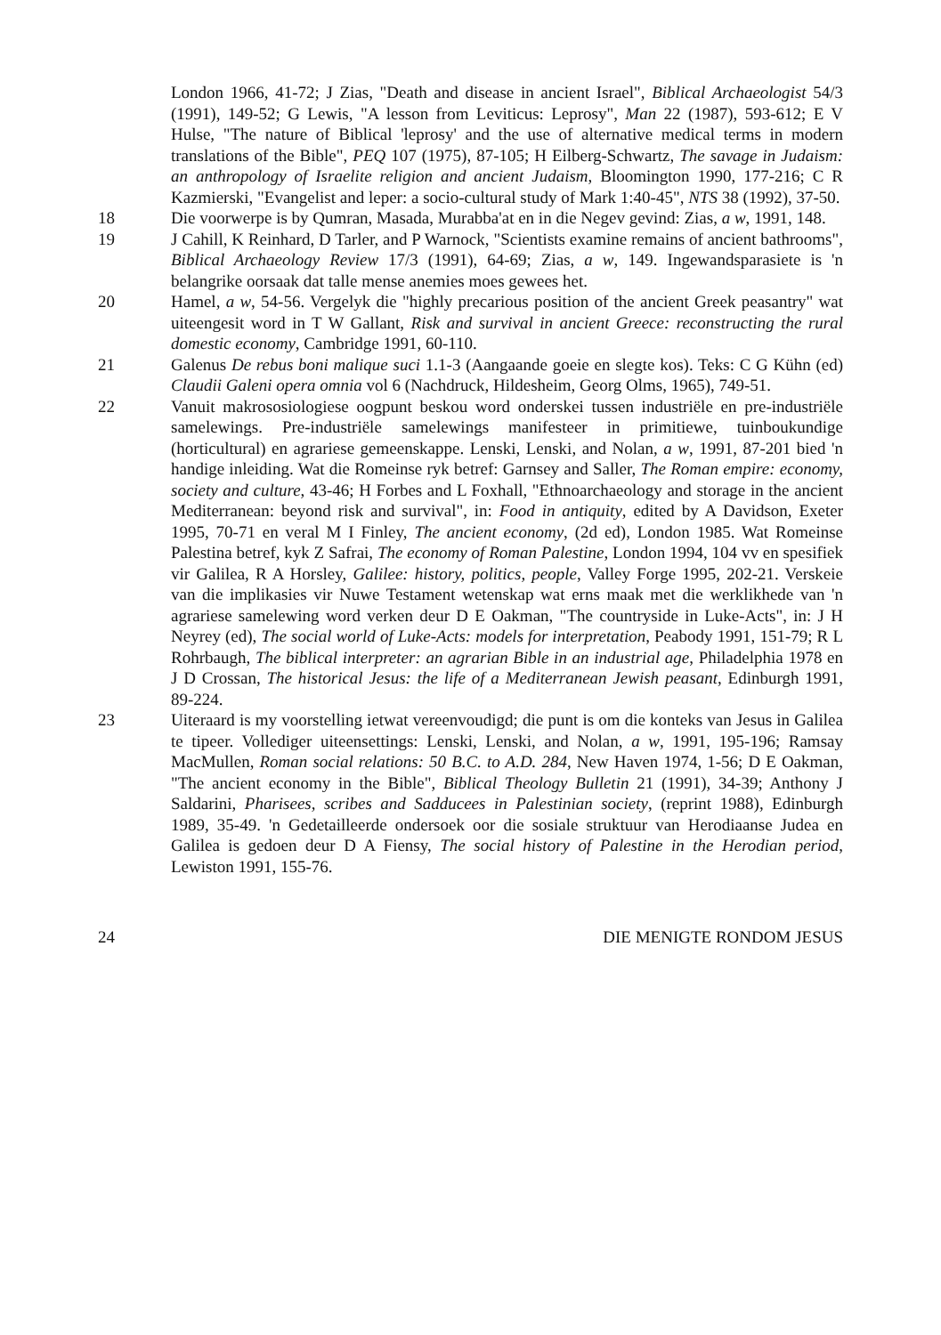London 1966, 41-72; J Zias, "Death and disease in ancient Israel", Biblical Archaeologist 54/3 (1991), 149-52; G Lewis, "A lesson from Leviticus: Leprosy", Man 22 (1987), 593-612; E V Hulse, "The nature of Biblical 'leprosy' and the use of alternative medical terms in modern translations of the Bible", PEQ 107 (1975), 87-105; H Eilberg-Schwartz, The savage in Judaism: an anthropology of Israelite religion and ancient Judaism, Bloomington 1990, 177-216; C R Kazmierski, "Evangelist and leper: a socio-cultural study of Mark 1:40-45", NTS 38 (1992), 37-50.
18 Die voorwerpe is by Qumran, Masada, Murabba'at en in die Negev gevind: Zias, a w, 1991, 148.
19 J Cahill, K Reinhard, D Tarler, and P Warnock, "Scientists examine remains of ancient bathrooms", Biblical Archaeology Review 17/3 (1991), 64-69; Zias, a w, 149. Ingewandsparasiete is 'n belangrike oorsaak dat talle mense anemies moes gewees het.
20 Hamel, a w, 54-56. Vergelyk die "highly precarious position of the ancient Greek peasantry" wat uiteengesit word in T W Gallant, Risk and survival in ancient Greece: reconstructing the rural domestic economy, Cambridge 1991, 60-110.
21 Galenus De rebus boni malique suci 1.1-3 (Aangaande goeie en slegte kos). Teks: C G Kühn (ed) Claudii Galeni opera omnia vol 6 (Nachdruck, Hildesheim, Georg Olms, 1965), 749-51.
22 Vanuit makrososiologiese oogpunt beskou word onderskei tussen industriële en pre-industriële samelewings. Pre-industriële samelewings manifesteer in primitiewe, tuinboukundige (horticultural) en agrariese gemeenskappe. Lenski, Lenski, and Nolan, a w, 1991, 87-201 bied 'n handige inleiding. Wat die Romeinse ryk betref: Garnsey and Saller, The Roman empire: economy, society and culture, 43-46; H Forbes and L Foxhall, "Ethnoarchaeology and storage in the ancient Mediterranean: beyond risk and survival", in: Food in antiquity, edited by A Davidson, Exeter 1995, 70-71 en veral M I Finley, The ancient economy, (2d ed), London 1985. Wat Romeinse Palestina betref, kyk Z Safrai, The economy of Roman Palestine, London 1994, 104 vv en spesifiek vir Galilea, R A Horsley, Galilee: history, politics, people, Valley Forge 1995, 202-21. Verskeie van die implikasies vir Nuwe Testament wetenskap wat erns maak met die werklikhede van 'n agrariese samelewing word verken deur D E Oakman, "The countryside in Luke-Acts", in: J H Neyrey (ed), The social world of Luke-Acts: models for interpretation, Peabody 1991, 151-79; R L Rohrbaugh, The biblical interpreter: an agrarian Bible in an industrial age, Philadelphia 1978 en J D Crossan, The historical Jesus: the life of a Mediterranean Jewish peasant, Edinburgh 1991, 89-224.
23 Uiteraard is my voorstelling ietwat vereenvoudigd; die punt is om die konteks van Jesus in Galilea te tipeer. Vollediger uiteensettings: Lenski, Lenski, and Nolan, a w, 1991, 195-196; Ramsay MacMullen, Roman social relations: 50 B.C. to A.D. 284, New Haven 1974, 1-56; D E Oakman, "The ancient economy in the Bible", Biblical Theology Bulletin 21 (1991), 34-39; Anthony J Saldarini, Pharisees, scribes and Sadducees in Palestinian society, (reprint 1988), Edinburgh 1989, 35-49. 'n Gedetailleerde ondersoek oor die sosiale struktuur van Herodiaanse Judea en Galilea is gedoen deur D A Fiensy, The social history of Palestine in the Herodian period, Lewiston 1991, 155-76.
24 DIE MENIGTE RONDOM JESUS